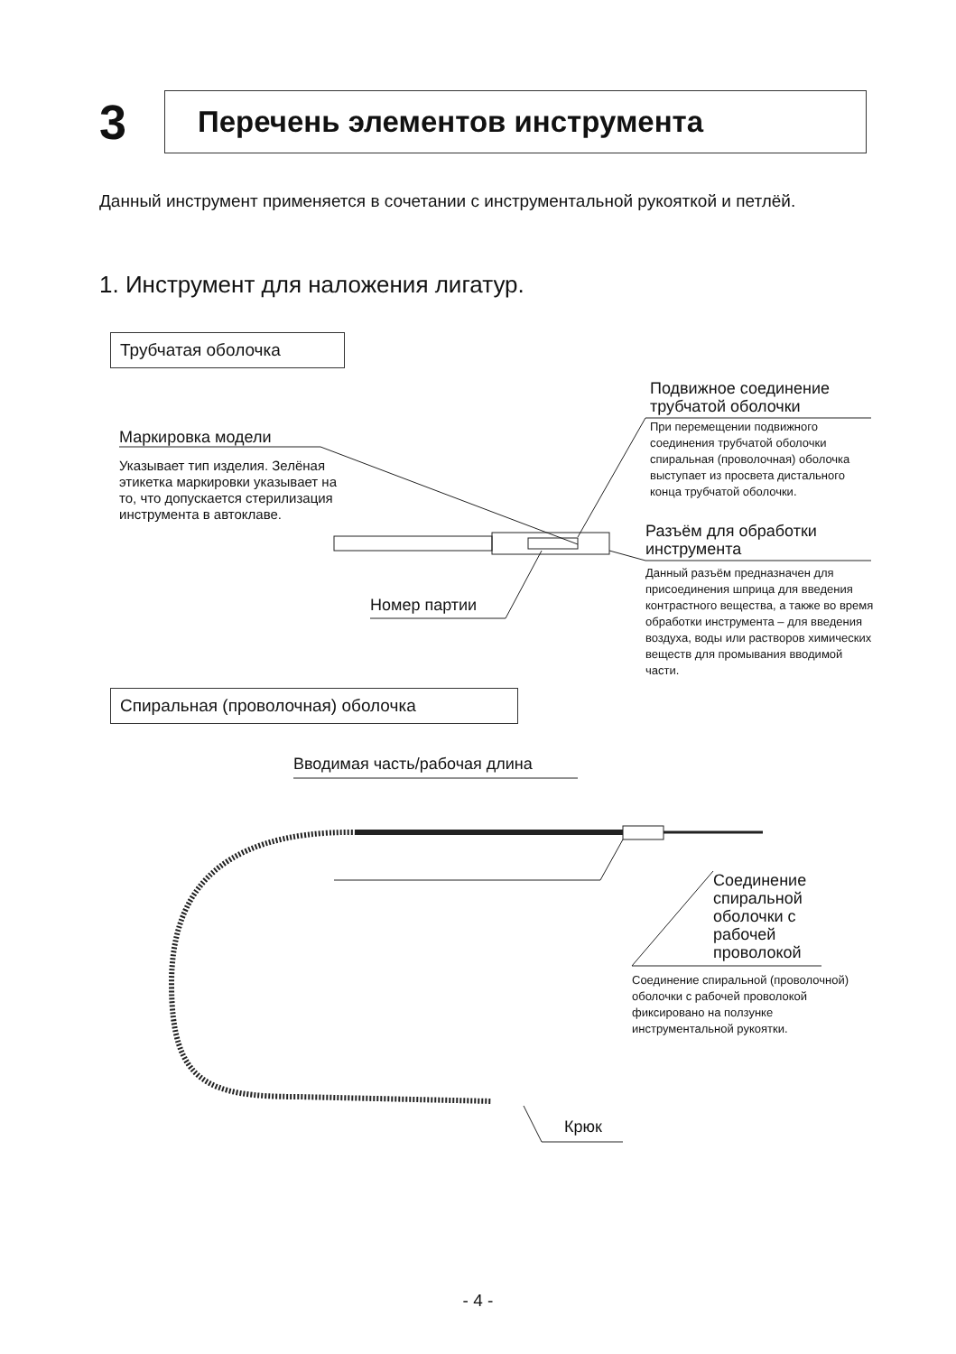3
Перечень элементов инструмента
Данный инструмент применяется в сочетании с инструментальной рукояткой и петлёй.
1. Инструмент для наложения лигатур.
Трубчатая оболочка
Подвижное соединение
трубчатой оболочки
При перемещении подвижного соединения трубчатой оболочки спиральная (проволочная) оболочка выступает из просвета дистального конца трубчатой оболочки.
Маркировка модели
Указывает тип изделия. Зелёная этикетка маркировки указывает на то, что допускается стерилизация инструмента в автоклаве.
Разъём для обработки
инструмента
Данный разъём предназначен для присоединения шприца для введения контрастного вещества, а также во время обработки инструмента – для введения воздуха, воды или растворов химических веществ для промывания вводимой части.
Номер партии
Спиральная (проволочная) оболочка
Вводимая часть/рабочая длина
Соединение
спиральной
оболочки с
рабочей
проволокой
Соединение спиральной (проволочной) оболочки с рабочей проволокой фиксировано на ползунке инструментальной рукоятки.
Крюк
- 4 -